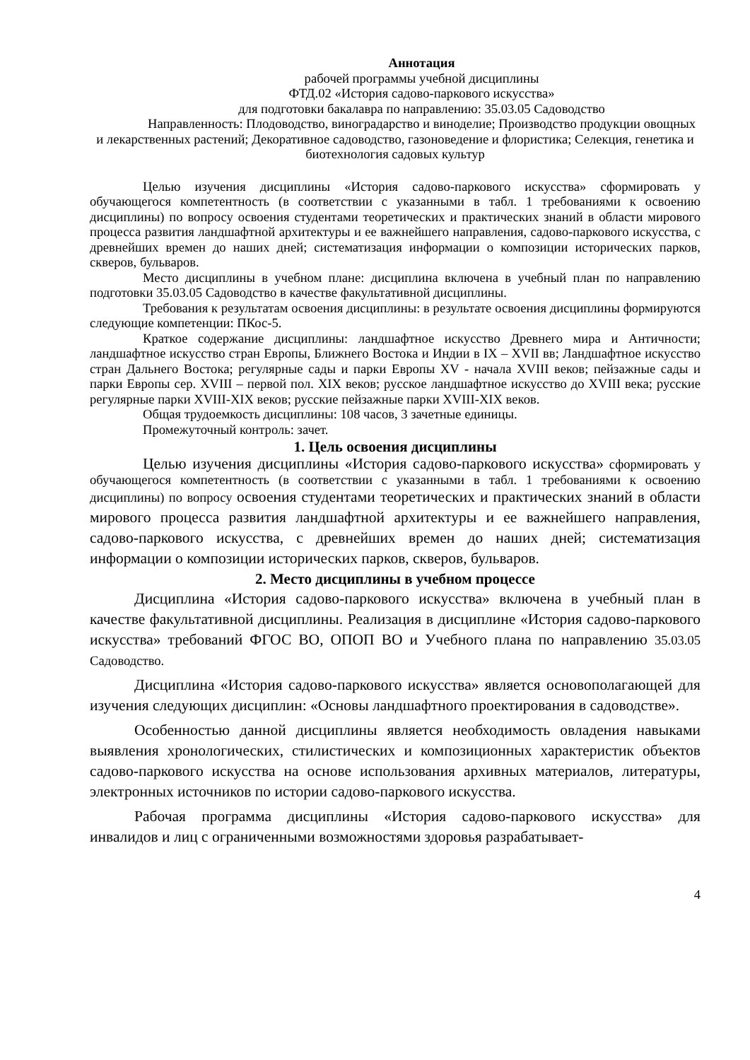Аннотация
рабочей программы учебной дисциплины
ФТД.02 «История садово-паркового искусства»
для подготовки бакалавра по направлению: 35.03.05 Садоводство
Направленность: Плодоводство, виноградарство и виноделие; Производство продукции овощных и лекарственных растений; Декоративное садоводство, газоноведение и флористика; Селекция, генетика и биотехнология садовых культур
Целью изучения дисциплины «История садово-паркового искусства» сформировать у обучающегося компетентность (в соответствии с указанными в табл. 1 требованиями к освоению дисциплины) по вопросу освоения студентами теоретических и практических знаний в области мирового процесса развития ландшафтной архитектуры и ее важнейшего направления, садово-паркового искусства, с древнейших времен до наших дней; систематизация информации о композиции исторических парков, скверов, бульваров.
Место дисциплины в учебном плане: дисциплина включена в учебный план по направлению подготовки 35.03.05 Садоводство в качестве факультативной дисциплины.
Требования к результатам освоения дисциплины: в результате освоения дисциплины формируются следующие компетенции: ПКос-5.
Краткое содержание дисциплины: ландшафтное искусство Древнего мира и Античности; ландшафтное искусство стран Европы, Ближнего Востока и Индии в IX – XVII вв; Ландшафтное искусство стран Дальнего Востока; регулярные сады и парки Европы XV - начала XVIII веков; пейзажные сады и парки Европы сер. XVIII – первой пол. XIX веков; русское ландшафтное искусство до XVIII века; русские регулярные парки XVIII-XIX веков; русские пейзажные парки XVIII-XIX веков.
Общая трудоемкость дисциплины: 108 часов, 3 зачетные единицы.
Промежуточный контроль: зачет.
1. Цель освоения дисциплины
Целью изучения дисциплины «История садово-паркового искусства» сформировать у обучающегося компетентность (в соответствии с указанными в табл. 1 требованиями к освоению дисциплины) по вопросу освоения студентами теоретических и практических знаний в области мирового процесса развития ландшафтной архитектуры и ее важнейшего направления, садово-паркового искусства, с древнейших времен до наших дней; систематизация информации о композиции исторических парков, скверов, бульваров.
2. Место дисциплины в учебном процессе
Дисциплина «История садово-паркового искусства» включена в учебный план в качестве факультативной дисциплины. Реализация в дисциплине «История садово-паркового искусства» требований ФГОС ВО, ОПОП ВО и Учебного плана по направлению 35.03.05 Садоводство.
Дисциплина «История садово-паркового искусства» является основополагающей для изучения следующих дисциплин: «Основы ландшафтного проектирования в садоводстве».
Особенностью данной дисциплины является необходимость овладения навыками выявления хронологических, стилистических и композиционных характеристик объектов садово-паркового искусства на основе использования архивных материалов, литературы, электронных источников по истории садово-паркового искусства.
Рабочая программа дисциплины «История садово-паркового искусства» для инвалидов и лиц с ограниченными возможностями здоровья разрабатывает-
4